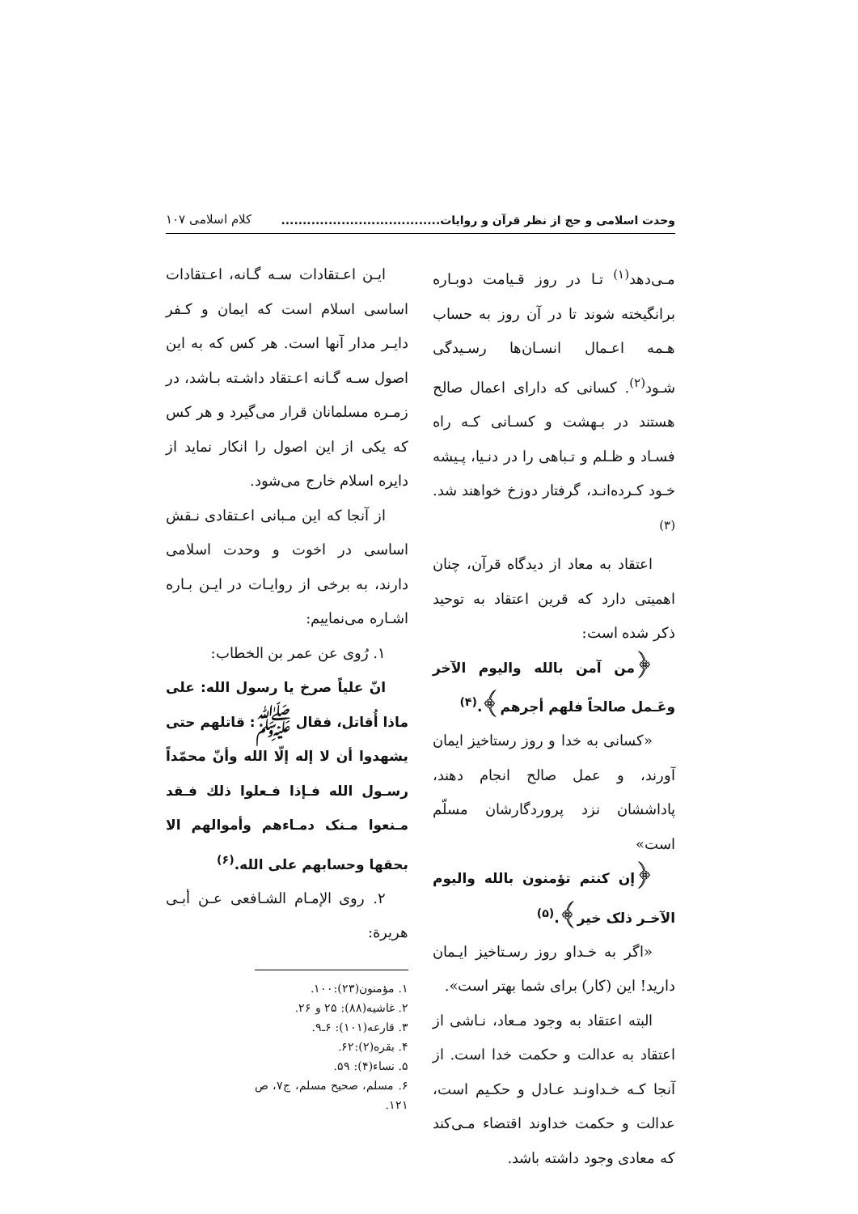وحدت اسلامی و حج از نظر قرآن و روایات..................................... کلام اسلامی ۱۰۷
مـی‌دهد<sup>(۱)</sup> تـا در روز قـیامت دوبـاره برانگیخته شوند تا در آن روز به حساب هـمه اعـمال انسـان‌ها رسـیدگی شـود<sup>(۲)</sup>. کسانی که دارای اعمال صالح هستند در بـهشت و کسـانی کـه راه فسـاد و ظـلم و تـباهی را در دنـیا، پـیشه خـود کـرده‌انـد، گرفتار دوزخ خواهند شد.<sup>(۳)</sup>
اعتقاد به معاد از دیدگاه قرآن، چنان اهمیتی دارد که قرین اعتقاد به توحید ذکر شده است:
﴿من آمن بالله والیوم الآخر وعَـمل صالحاً فلهم أجرهم﴾.<sup>(۴)</sup>
«کسانی به خدا و روز رستاخیز ایمان آورند، و عمل صالح انجام دهند، پاداششان نزد پروردگارشان مسلّم است»
﴿إن کنتم تؤمنون بالله والیوم الآخـر ذلک خیر﴾.<sup>(۵)</sup>
«اگر به خـداو روز رسـتاخیز ایـمان دارید! این (کار) برای شما بهتر است».
البته اعتقاد به وجود مـعاد، نـاشی از اعتقاد به عدالت و حکمت خدا است. از آنجا کـه خـداونـد عـادل و حکـیم است، عدالت و حکمت خداوند اقتضاء مـی‌کند که معادی وجود داشته باشد.
ایـن اعـتقادات سـه گـانه، اعـتقادات اساسی اسلام است که ایمان و کـفر دایـر مدار آنها است. هر کس که به این اصول سـه گـانه اعـتقاد داشـته بـاشد، در زمـره مسلمانان قرار می‌گیرد و هر کس که یکی از این اصول را انکار نماید از دایره اسلام خارج می‌شود.
از آنجا که این مـبانی اعـتقادی نـقش اساسی در اخوت و وحدت اسلامی دارند، به برخی از روایـات در ایـن بـاره اشـاره می‌نماییم:
۱. رُوی عن عمر بن الخطاب:
انّ علیاً صرخ یا رسول الله: علی ماذا أُقاتل، فقال ﷺ: قاتلهم حتی یشهدوا أن لا إله إلّا الله وأنّ محمّداً رسـول الله فـإذا فـعلوا ذلك فـقد مـنعوا مـنک دمـاءهم وأموالهم الا بحقها وحسابهم علی الله.<sup>(۶)</sup>
۲. روی الإمـام الشـافعی عـن أبـی هریرة:
۱. مؤمنون(۲۳):۱۰۰.
۲. غاشیه(۸۸): ۲۵ و ۲۶.
۳. قارعه(۱۰۱): ۶ـ۹.
۴. بقره(۲):۶۲.
۵. نساء(۴): ۵۹.
۶. مسلم، صحیح مسلم، ج۷، ص ۱۲۱.